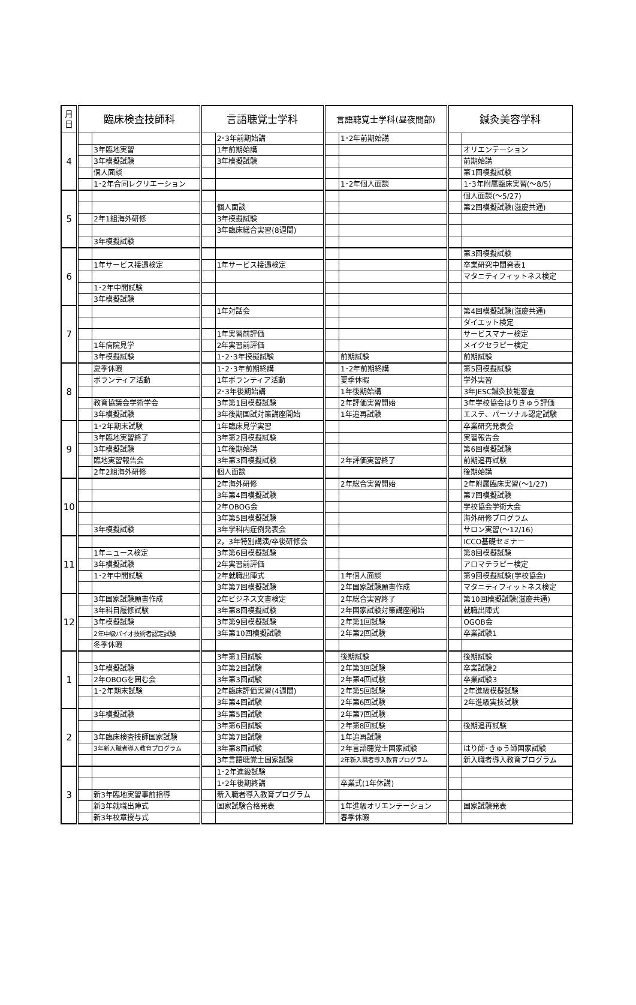| 月 日 | 臨床検査技師科 | | 言語聴覚士学科 | | 言語聴覚士学科(昼夜間部) | | 鍼灸美容学科 | |
| --- | --- | --- | --- | --- | --- | --- | --- | --- |
| 4 | | | | 2･3年前期始講 | | 1･2年前期始講 | | |
| | | 3年臨地実習 | | 1年前期始講 | | | | オリエンテーション |
| | | 3年模擬試験 | | 3年模擬試験 | | | | 前期始講 |
| | | 個人面談 | | | | | | 第1回模擬試験 |
| | | 1･2年合同レクリエーション | | | | 1･2年個人面談 | | 1･3年附属臨床実習(～8/5) |
| 5 | | | | | | | | 個人面談(～5/27) |
| | | | | 個人面談 | | | | 第2回模擬試験(滋慶共通) |
| | | 2年1組海外研修 | | 3年模擬試験 | | | | |
| | | | | 3年臨床総合実習(8週間) | | | | |
| | | 3年模擬試験 | | | | | | |
| 6 | | | | | | | | 第3回模擬試験 |
| | | 1年サービス接遇検定 | | 1年サービス接遇検定 | | | | 卒業研究中間発表1 |
| | | | | | | | | マタニティフィットネス検定 |
| | | 1･2年中間試験 | | | | | | |
| | | 3年模擬試験 | | | | | | |
| 7 | | | | 1年対話会 | | | | 第4回模擬試験(滋慶共通) |
| | | | | | | | | ダイエット検定 |
| | | | | 1年実習前評価 | | | | サービスマナー検定 |
| | | 1年病院見学 | | 2年実習前評価 | | | | メイクセラピー検定 |
| | | 3年模擬試験 | | 1･2･3年模擬試験 | | 前期試験 | | 前期試験 |
| 8 | | 夏季休暇 | | 1･2･3年前期終講 | | 1･2年前期終講 | | 第5回模擬試験 |
| | | ボランティア活動 | | 1年ボランティア活動 | | 夏季休暇 | | 学外実習 |
| | | | | 2･3年後期始講 | | 1年後期始講 | | 3年JESC鍼灸技能審査 |
| | | 教育協議会学術学会 | | 3年第1回模擬試験 | | 2年評価実習開始 | | 3年学校協会はりきゅう評価 |
| | | 3年模擬試験 | | 3年後期国試対策講座開始 | | 1年追再試験 | | エステ、パーソナル認定試験 |
| 9 | | 1･2年期末試験 | | 1年臨床見学実習 | | | | 卒業研究発表会 |
| | | 3年臨地実習終了 | | 3年第2回模擬試験 | | | | 実習報告会 |
| | | 3年模擬試験 | | 1年後期始講 | | | | 第6回模擬試験 |
| | | 臨地実習報告会 | | 3年第3回模擬試験 | | 2年評価実習終了 | | 前期追再試験 |
| | | 2年2組海外研修 | | 個人面談 | | | | 後期始講 |
| 10 | | | | 2年海外研修 | | 2年総合実習開始 | | 2年附属臨床実習(～1/27) |
| | | | | 3年第4回模擬試験 | | | | 第7回模擬試験 |
| | | | | 2年OBOG会 | | | | 学校協会学術大会 |
| | | | | 3年第5回模擬試験 | | | | 海外研修プログラム |
| | | 3年模擬試験 | | 3年学科内症例発表会 | | | | サロン実習(～12/16) |
| 11 | | | | 2，3年特別講演/卒後研修会 | | | | ICCO基礎セミナー |
| | | 1年ニュース検定 | | 3年第6回模擬試験 | | | | 第8回模擬試験 |
| | | 3年模擬試験 | | 2年実習前評価 | | | | アロマテラピー検定 |
| | | 1･2年中間試験 | | 2年就職出陣式 | | 1年個人面談 | | 第9回模擬試験(学校協会) |
| | | | | 3年第7回模擬試験 | | 2年国家試験願書作成 | | マタニティフィットネス検定 |
| 12 | | 3年国家試験願書作成 | | 2年ビジネス文書検定 | | 2年総合実習終了 | | 第10回模擬試験(滋慶共通) |
| | | 3年科目履修試験 | | 3年第8回模擬試験 | | 2年国家試験対策講座開始 | | 就職出陣式 |
| | | 3年模擬試験 | | 3年第9回模擬試験 | | 2年第1回試験 | | OGOB会 |
| | | 2年中級バイオ技術者認定試験 | | 3年第10回模擬試験 | | 2年第2回試験 | | 卒業試験1 |
| | | 冬季休暇 | | | | | | |
| 1 | | | | 3年第1回試験 | | 後期試験 | | 後期試験 |
| | | 3年模擬試験 | | 3年第2回試験 | | 2年第3回試験 | | 卒業試験2 |
| | | 2年OBOGを囲む会 | | 3年第3回試験 | | 2年第4回試験 | | 卒業試験3 |
| | | 1･2年期末試験 | | 2年臨床評価実習(4週間) | | 2年第5回試験 | | 2年進級模擬試験 |
| | | | | 3年第4回試験 | | 2年第6回試験 | | 2年進級実技試験 |
| 2 | | 3年模擬試験 | | 3年第5回試験 | | 2年第7回試験 | | |
| | | | | 3年第6回試験 | | 2年第8回試験 | | 後期追再試験 |
| | | 3年臨床検査技師国家試験 | | 3年第7回試験 | | 1年追再試験 | | |
| | | 3年新入職者導入教育プログラム | | 3年第8回試験 | | 2年言語聴覚士国家試験 | | はり師･きゅう師国家試験 |
| | | | | 3年言語聴覚士国家試験 | | 2年新入職者導入教育プログラム | | 新入職者導入教育プログラム |
| 3 | | | | 1･2年進級試験 | | | | |
| | | | | 1･2年後期終講 | | 卒業式(1年休講) | | |
| | | 新3年臨地実習事前指導 | | 新入職者導入教育プログラム | | | | |
| | | 新3年就職出陣式 | | 国家試験合格発表 | | 1年進級オリエンテーション | | 国家試験発表 |
| | | 新3年校章授与式 | | | | 春季休暇 | | |